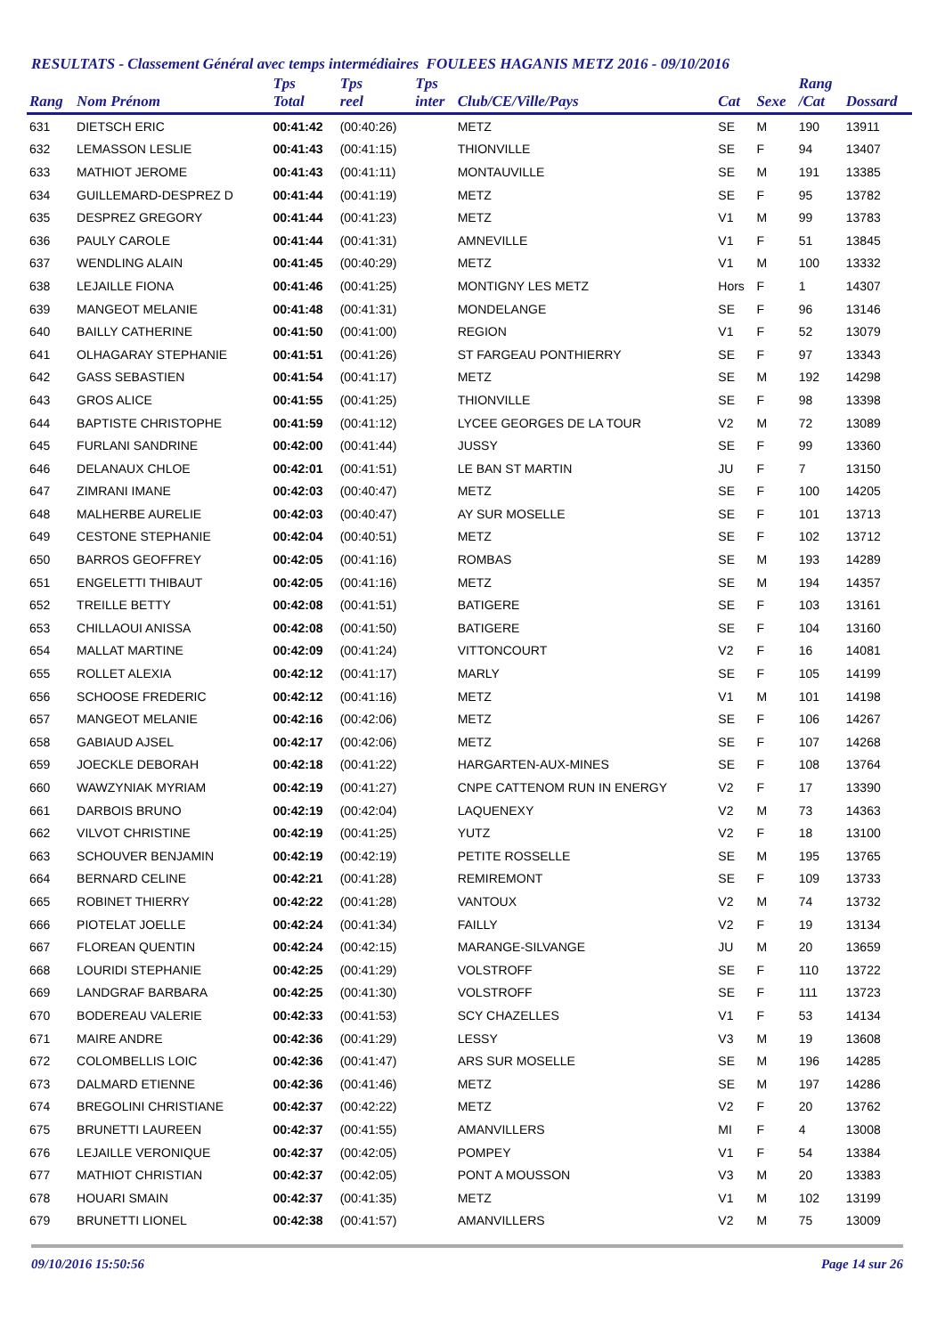RESULTATS - Classement Général avec temps intermédiaires FOULEES HAGANIS METZ 2016 - 09/10/2016
| Rang | Nom Prénom | Tps Total | Tps reel | Tps inter | Club/CE/Ville/Pays | Cat | Sexe | Rang /Cat | Dossard |
| --- | --- | --- | --- | --- | --- | --- | --- | --- | --- |
| 631 | DIETSCH ERIC | 00:41:42 | (00:40:26) | | METZ | SE | M | 190 | 13911 |
| 632 | LEMASSON LESLIE | 00:41:43 | (00:41:15) | | THIONVILLE | SE | F | 94 | 13407 |
| 633 | MATHIOT JEROME | 00:41:43 | (00:41:11) | | MONTAUVILLE | SE | M | 191 | 13385 |
| 634 | GUILLEMARD-DESPREZ D | 00:41:44 | (00:41:19) | | METZ | SE | F | 95 | 13782 |
| 635 | DESPREZ GREGORY | 00:41:44 | (00:41:23) | | METZ | V1 | M | 99 | 13783 |
| 636 | PAULY CAROLE | 00:41:44 | (00:41:31) | | AMNEVILLE | V1 | F | 51 | 13845 |
| 637 | WENDLING ALAIN | 00:41:45 | (00:40:29) | | METZ | V1 | M | 100 | 13332 |
| 638 | LEJAILLE FIONA | 00:41:46 | (00:41:25) | | MONTIGNY LES METZ | Hors | F | 1 | 14307 |
| 639 | MANGEOT MELANIE | 00:41:48 | (00:41:31) | | MONDELANGE | SE | F | 96 | 13146 |
| 640 | BAILLY CATHERINE | 00:41:50 | (00:41:00) | | REGION | V1 | F | 52 | 13079 |
| 641 | OLHAGARAY STEPHANIE | 00:41:51 | (00:41:26) | | ST FARGEAU PONTHIERRY | SE | F | 97 | 13343 |
| 642 | GASS SEBASTIEN | 00:41:54 | (00:41:17) | | METZ | SE | M | 192 | 14298 |
| 643 | GROS ALICE | 00:41:55 | (00:41:25) | | THIONVILLE | SE | F | 98 | 13398 |
| 644 | BAPTISTE CHRISTOPHE | 00:41:59 | (00:41:12) | | LYCEE GEORGES DE LA TOUR | V2 | M | 72 | 13089 |
| 645 | FURLANI SANDRINE | 00:42:00 | (00:41:44) | | JUSSY | SE | F | 99 | 13360 |
| 646 | DELANAUX CHLOE | 00:42:01 | (00:41:51) | | LE BAN ST MARTIN | JU | F | 7 | 13150 |
| 647 | ZIMRANI IMANE | 00:42:03 | (00:40:47) | | METZ | SE | F | 100 | 14205 |
| 648 | MALHERBE AURELIE | 00:42:03 | (00:40:47) | | AY SUR MOSELLE | SE | F | 101 | 13713 |
| 649 | CESTONE STEPHANIE | 00:42:04 | (00:40:51) | | METZ | SE | F | 102 | 13712 |
| 650 | BARROS GEOFFREY | 00:42:05 | (00:41:16) | | ROMBAS | SE | M | 193 | 14289 |
| 651 | ENGELETTI THIBAUT | 00:42:05 | (00:41:16) | | METZ | SE | M | 194 | 14357 |
| 652 | TREILLE BETTY | 00:42:08 | (00:41:51) | | BATIGERE | SE | F | 103 | 13161 |
| 653 | CHILLAOUI ANISSA | 00:42:08 | (00:41:50) | | BATIGERE | SE | F | 104 | 13160 |
| 654 | MALLAT MARTINE | 00:42:09 | (00:41:24) | | VITTONCOURT | V2 | F | 16 | 14081 |
| 655 | ROLLET ALEXIA | 00:42:12 | (00:41:17) | | MARLY | SE | F | 105 | 14199 |
| 656 | SCHOOSE FREDERIC | 00:42:12 | (00:41:16) | | METZ | V1 | M | 101 | 14198 |
| 657 | MANGEOT MELANIE | 00:42:16 | (00:42:06) | | METZ | SE | F | 106 | 14267 |
| 658 | GABIAUD AJSEL | 00:42:17 | (00:42:06) | | METZ | SE | F | 107 | 14268 |
| 659 | JOECKLE DEBORAH | 00:42:18 | (00:41:22) | | HARGARTEN-AUX-MINES | SE | F | 108 | 13764 |
| 660 | WAWZYNIAK MYRIAM | 00:42:19 | (00:41:27) | | CNPE CATTENOM RUN IN ENERGY | V2 | F | 17 | 13390 |
| 661 | DARBOIS BRUNO | 00:42:19 | (00:42:04) | | LAQUENEXY | V2 | M | 73 | 14363 |
| 662 | VILVOT CHRISTINE | 00:42:19 | (00:41:25) | | YUTZ | V2 | F | 18 | 13100 |
| 663 | SCHOUVER BENJAMIN | 00:42:19 | (00:42:19) | | PETITE ROSSELLE | SE | M | 195 | 13765 |
| 664 | BERNARD CELINE | 00:42:21 | (00:41:28) | | REMIREMONT | SE | F | 109 | 13733 |
| 665 | ROBINET THIERRY | 00:42:22 | (00:41:28) | | VANTOUX | V2 | M | 74 | 13732 |
| 666 | PIOTELAT JOELLE | 00:42:24 | (00:41:34) | | FAILLY | V2 | F | 19 | 13134 |
| 667 | FLOREAN QUENTIN | 00:42:24 | (00:42:15) | | MARANGE-SILVANGE | JU | M | 20 | 13659 |
| 668 | LOURIDI STEPHANIE | 00:42:25 | (00:41:29) | | VOLSTROFF | SE | F | 110 | 13722 |
| 669 | LANDGRAF BARBARA | 00:42:25 | (00:41:30) | | VOLSTROFF | SE | F | 111 | 13723 |
| 670 | BODEREAU VALERIE | 00:42:33 | (00:41:53) | | SCY CHAZELLES | V1 | F | 53 | 14134 |
| 671 | MAIRE ANDRE | 00:42:36 | (00:41:29) | | LESSY | V3 | M | 19 | 13608 |
| 672 | COLOMBELLIS LOIC | 00:42:36 | (00:41:47) | | ARS SUR MOSELLE | SE | M | 196 | 14285 |
| 673 | DALMARD ETIENNE | 00:42:36 | (00:41:46) | | METZ | SE | M | 197 | 14286 |
| 674 | BREGOLINI CHRISTIANE | 00:42:37 | (00:42:22) | | METZ | V2 | F | 20 | 13762 |
| 675 | BRUNETTI LAUREEN | 00:42:37 | (00:41:55) | | AMANVILLERS | MI | F | 4 | 13008 |
| 676 | LEJAILLE VERONIQUE | 00:42:37 | (00:42:05) | | POMPEY | V1 | F | 54 | 13384 |
| 677 | MATHIOT CHRISTIAN | 00:42:37 | (00:42:05) | | PONT A MOUSSON | V3 | M | 20 | 13383 |
| 678 | HOUARI SMAIN | 00:42:37 | (00:41:35) | | METZ | V1 | M | 102 | 13199 |
| 679 | BRUNETTI LIONEL | 00:42:38 | (00:41:57) | | AMANVILLERS | V2 | M | 75 | 13009 |
09/10/2016 15:50:56 Page 14 sur 26